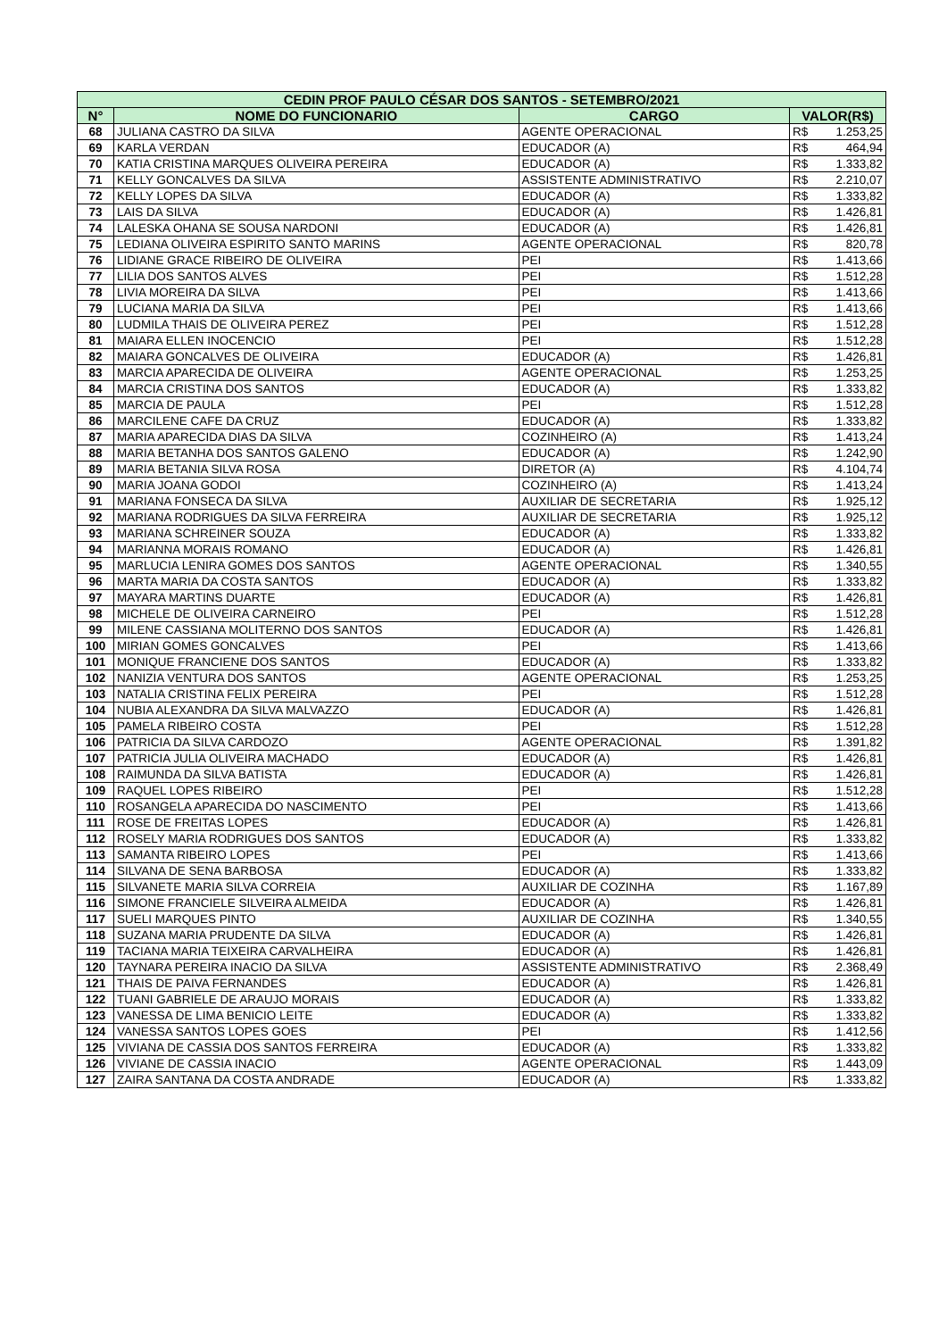| CEDIN PROF PAULO CÉSAR DOS SANTOS - SETEMBRO/2021 | | | | |
| --- | --- | --- | --- | --- |
| N° | NOME DO FUNCIONARIO | CARGO | VALOR(R$) | |
| 68 | JULIANA CASTRO DA SILVA | AGENTE OPERACIONAL | R$ | 1.253,25 |
| 69 | KARLA VERDAN | EDUCADOR (A) | R$ | 464,94 |
| 70 | KATIA CRISTINA MARQUES OLIVEIRA PEREIRA | EDUCADOR (A) | R$ | 1.333,82 |
| 71 | KELLY GONCALVES DA SILVA | ASSISTENTE ADMINISTRATIVO | R$ | 2.210,07 |
| 72 | KELLY LOPES DA SILVA | EDUCADOR (A) | R$ | 1.333,82 |
| 73 | LAIS DA SILVA | EDUCADOR (A) | R$ | 1.426,81 |
| 74 | LALESKA OHANA SE SOUSA NARDONI | EDUCADOR (A) | R$ | 1.426,81 |
| 75 | LEDIANA OLIVEIRA ESPIRITO SANTO MARINS | AGENTE OPERACIONAL | R$ | 820,78 |
| 76 | LIDIANE GRACE RIBEIRO DE OLIVEIRA | PEI | R$ | 1.413,66 |
| 77 | LILIA DOS SANTOS ALVES | PEI | R$ | 1.512,28 |
| 78 | LIVIA MOREIRA DA SILVA | PEI | R$ | 1.413,66 |
| 79 | LUCIANA MARIA DA SILVA | PEI | R$ | 1.413,66 |
| 80 | LUDMILA THAIS DE OLIVEIRA PEREZ | PEI | R$ | 1.512,28 |
| 81 | MAIARA ELLEN INOCENCIO | PEI | R$ | 1.512,28 |
| 82 | MAIARA GONCALVES DE OLIVEIRA | EDUCADOR (A) | R$ | 1.426,81 |
| 83 | MARCIA APARECIDA DE OLIVEIRA | AGENTE OPERACIONAL | R$ | 1.253,25 |
| 84 | MARCIA CRISTINA DOS SANTOS | EDUCADOR (A) | R$ | 1.333,82 |
| 85 | MARCIA DE PAULA | PEI | R$ | 1.512,28 |
| 86 | MARCILENE CAFE DA CRUZ | EDUCADOR (A) | R$ | 1.333,82 |
| 87 | MARIA APARECIDA DIAS DA SILVA | COZINHEIRO (A) | R$ | 1.413,24 |
| 88 | MARIA BETANHA DOS SANTOS GALENO | EDUCADOR (A) | R$ | 1.242,90 |
| 89 | MARIA BETANIA SILVA ROSA | DIRETOR (A) | R$ | 4.104,74 |
| 90 | MARIA JOANA GODOI | COZINHEIRO (A) | R$ | 1.413,24 |
| 91 | MARIANA FONSECA DA SILVA | AUXILIAR DE SECRETARIA | R$ | 1.925,12 |
| 92 | MARIANA RODRIGUES DA SILVA FERREIRA | AUXILIAR DE SECRETARIA | R$ | 1.925,12 |
| 93 | MARIANA SCHREINER SOUZA | EDUCADOR (A) | R$ | 1.333,82 |
| 94 | MARIANNA MORAIS ROMANO | EDUCADOR (A) | R$ | 1.426,81 |
| 95 | MARLUCIA LENIRA GOMES DOS SANTOS | AGENTE OPERACIONAL | R$ | 1.340,55 |
| 96 | MARTA MARIA DA COSTA SANTOS | EDUCADOR (A) | R$ | 1.333,82 |
| 97 | MAYARA MARTINS DUARTE | EDUCADOR (A) | R$ | 1.426,81 |
| 98 | MICHELE DE OLIVEIRA CARNEIRO | PEI | R$ | 1.512,28 |
| 99 | MILENE CASSIANA MOLITERNO DOS SANTOS | EDUCADOR (A) | R$ | 1.426,81 |
| 100 | MIRIAN GOMES GONCALVES | PEI | R$ | 1.413,66 |
| 101 | MONIQUE FRANCIENE DOS SANTOS | EDUCADOR (A) | R$ | 1.333,82 |
| 102 | NANIZIA VENTURA DOS SANTOS | AGENTE OPERACIONAL | R$ | 1.253,25 |
| 103 | NATALIA CRISTINA FELIX PEREIRA | PEI | R$ | 1.512,28 |
| 104 | NUBIA ALEXANDRA DA SILVA MALVAZZO | EDUCADOR (A) | R$ | 1.426,81 |
| 105 | PAMELA RIBEIRO COSTA | PEI | R$ | 1.512,28 |
| 106 | PATRICIA DA SILVA CARDOZO | AGENTE OPERACIONAL | R$ | 1.391,82 |
| 107 | PATRICIA JULIA OLIVEIRA MACHADO | EDUCADOR (A) | R$ | 1.426,81 |
| 108 | RAIMUNDA DA SILVA BATISTA | EDUCADOR (A) | R$ | 1.426,81 |
| 109 | RAQUEL LOPES RIBEIRO | PEI | R$ | 1.512,28 |
| 110 | ROSANGELA APARECIDA DO NASCIMENTO | PEI | R$ | 1.413,66 |
| 111 | ROSE DE FREITAS LOPES | EDUCADOR (A) | R$ | 1.426,81 |
| 112 | ROSELY MARIA RODRIGUES DOS SANTOS | EDUCADOR (A) | R$ | 1.333,82 |
| 113 | SAMANTA RIBEIRO LOPES | PEI | R$ | 1.413,66 |
| 114 | SILVANA DE SENA BARBOSA | EDUCADOR (A) | R$ | 1.333,82 |
| 115 | SILVANETE MARIA SILVA CORREIA | AUXILIAR DE COZINHA | R$ | 1.167,89 |
| 116 | SIMONE FRANCIELE SILVEIRA ALMEIDA | EDUCADOR (A) | R$ | 1.426,81 |
| 117 | SUELI MARQUES PINTO | AUXILIAR DE COZINHA | R$ | 1.340,55 |
| 118 | SUZANA MARIA PRUDENTE DA SILVA | EDUCADOR (A) | R$ | 1.426,81 |
| 119 | TACIANA MARIA TEIXEIRA CARVALHEIRA | EDUCADOR (A) | R$ | 1.426,81 |
| 120 | TAYNARA PEREIRA INACIO DA SILVA | ASSISTENTE ADMINISTRATIVO | R$ | 2.368,49 |
| 121 | THAIS DE PAIVA FERNANDES | EDUCADOR (A) | R$ | 1.426,81 |
| 122 | TUANI GABRIELE DE ARAUJO MORAIS | EDUCADOR (A) | R$ | 1.333,82 |
| 123 | VANESSA DE LIMA BENICIO LEITE | EDUCADOR (A) | R$ | 1.333,82 |
| 124 | VANESSA SANTOS LOPES GOES | PEI | R$ | 1.412,56 |
| 125 | VIVIANA DE CASSIA DOS SANTOS FERREIRA | EDUCADOR (A) | R$ | 1.333,82 |
| 126 | VIVIANE DE CASSIA INACIO | AGENTE OPERACIONAL | R$ | 1.443,09 |
| 127 | ZAIRA SANTANA DA COSTA ANDRADE | EDUCADOR (A) | R$ | 1.333,82 |